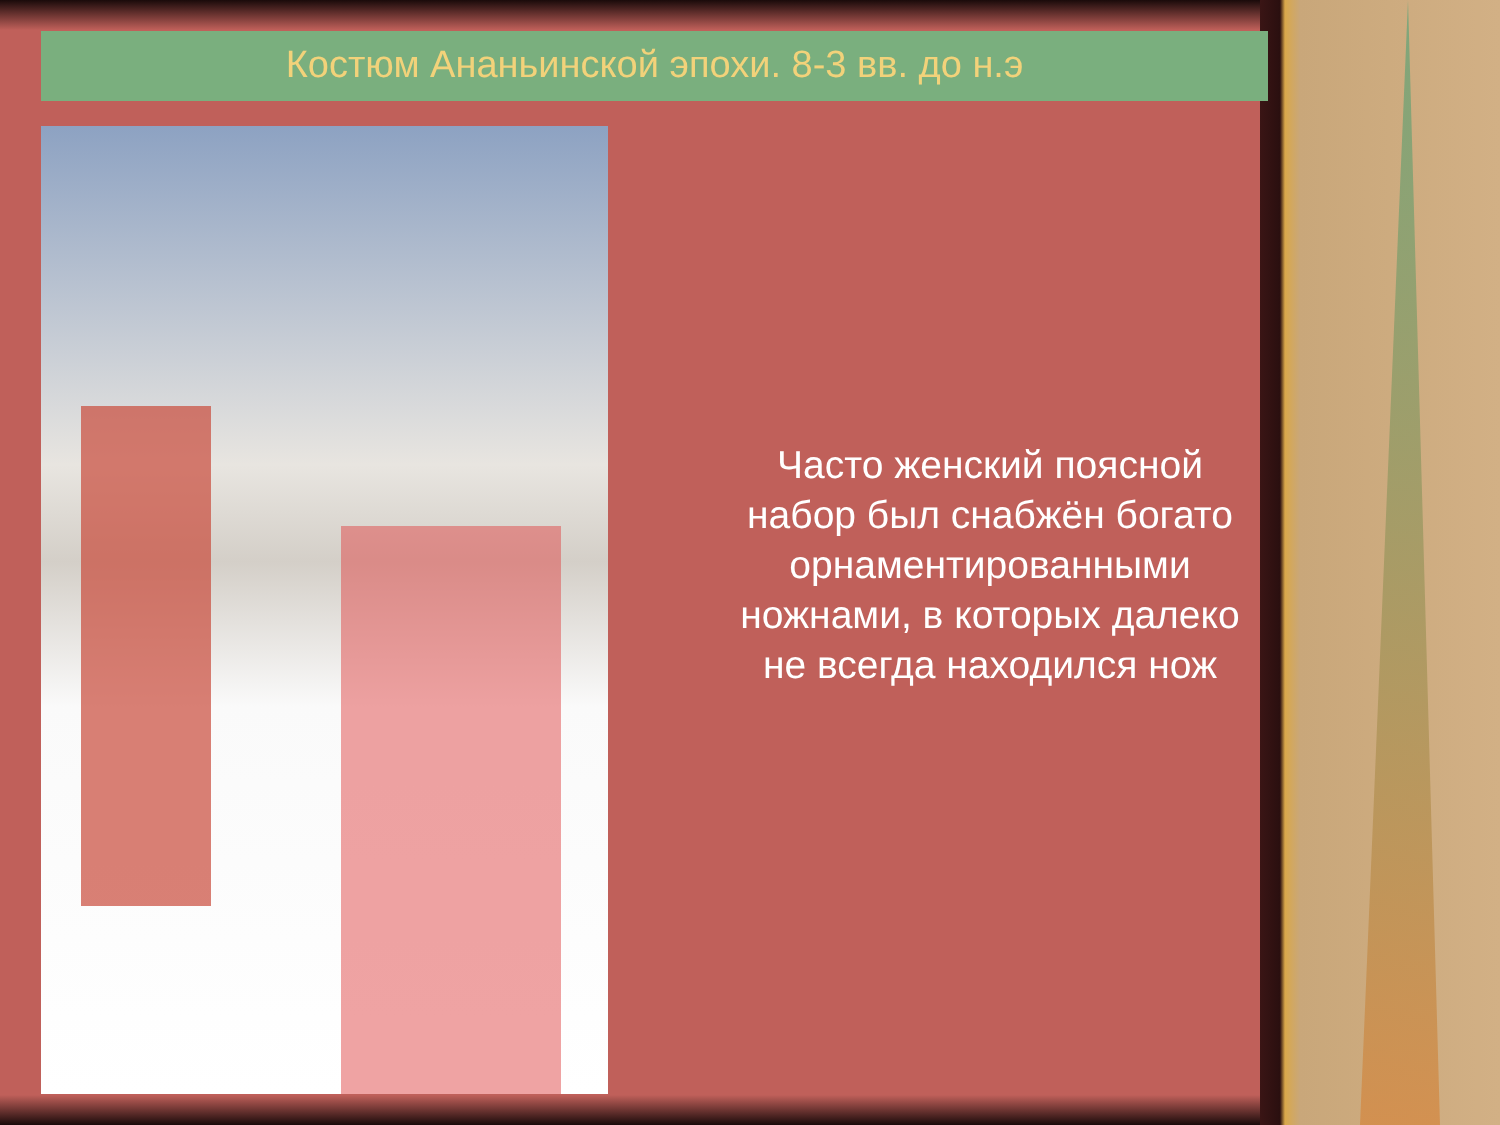Костюм Ананьинской эпохи. 8-3 вв. до н.э
Часто женский поясной набор был снабжён богато орнаментированными ножнами, в которых далеко не всегда находился нож